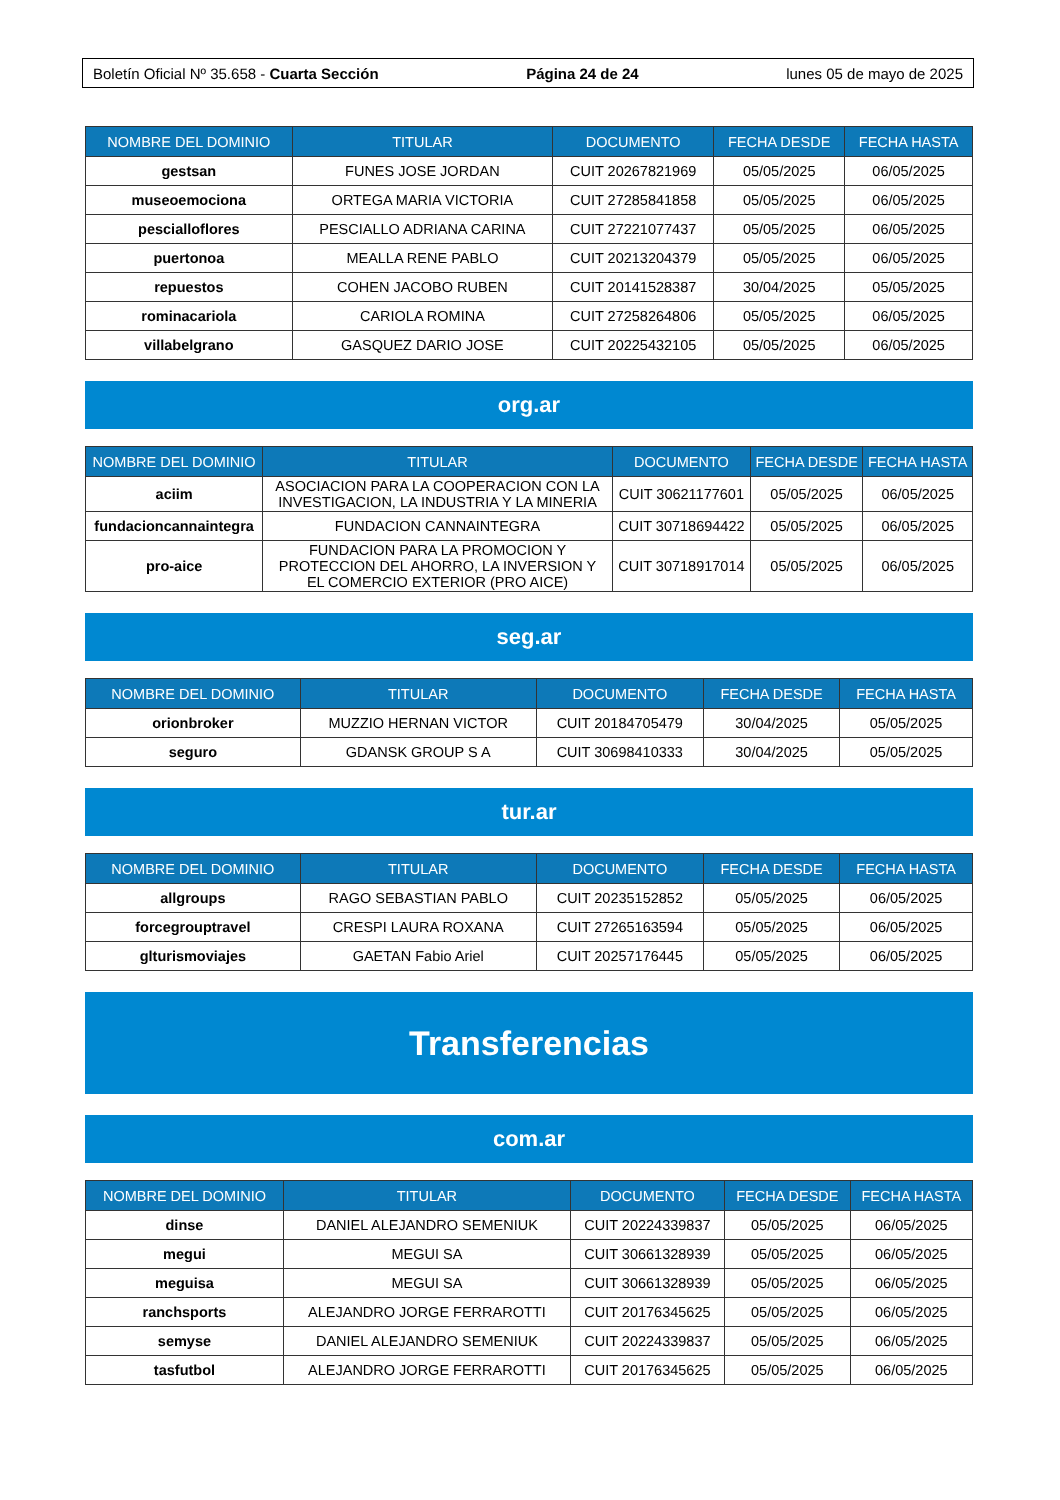Boletín Oficial Nº 35.658 - Cuarta Sección Página 24 de 24 lunes 05 de mayo de 2025
| NOMBRE DEL DOMINIO | TITULAR | DOCUMENTO | FECHA DESDE | FECHA HASTA |
| --- | --- | --- | --- | --- |
| gestsan | FUNES JOSE JORDAN | CUIT 20267821969 | 05/05/2025 | 06/05/2025 |
| museoemociona | ORTEGA MARIA VICTORIA | CUIT 27285841858 | 05/05/2025 | 06/05/2025 |
| pescialloflores | PESCIALLO ADRIANA CARINA | CUIT 27221077437 | 05/05/2025 | 06/05/2025 |
| puertonoa | MEALLA RENE PABLO | CUIT 20213204379 | 05/05/2025 | 06/05/2025 |
| repuestos | COHEN JACOBO RUBEN | CUIT 20141528387 | 30/04/2025 | 05/05/2025 |
| rominacariola | CARIOLA ROMINA | CUIT 27258264806 | 05/05/2025 | 06/05/2025 |
| villabelgrano | GASQUEZ DARIO JOSE | CUIT 20225432105 | 05/05/2025 | 06/05/2025 |
org.ar
| NOMBRE DEL DOMINIO | TITULAR | DOCUMENTO | FECHA DESDE | FECHA HASTA |
| --- | --- | --- | --- | --- |
| aciim | ASOCIACION PARA LA COOPERACION CON LA INVESTIGACION, LA INDUSTRIA Y LA MINERIA | CUIT 30621177601 | 05/05/2025 | 06/05/2025 |
| fundacioncannaintegra | FUNDACION CANNAINTEGRA | CUIT 30718694422 | 05/05/2025 | 06/05/2025 |
| pro-aice | FUNDACION PARA LA PROMOCION Y PROTECCION DEL AHORRO, LA INVERSION Y EL COMERCIO EXTERIOR (PRO AICE) | CUIT 30718917014 | 05/05/2025 | 06/05/2025 |
seg.ar
| NOMBRE DEL DOMINIO | TITULAR | DOCUMENTO | FECHA DESDE | FECHA HASTA |
| --- | --- | --- | --- | --- |
| orionbroker | MUZZIO HERNAN VICTOR | CUIT 20184705479 | 30/04/2025 | 05/05/2025 |
| seguro | GDANSK GROUP S A | CUIT 30698410333 | 30/04/2025 | 05/05/2025 |
tur.ar
| NOMBRE DEL DOMINIO | TITULAR | DOCUMENTO | FECHA DESDE | FECHA HASTA |
| --- | --- | --- | --- | --- |
| allgroups | RAGO SEBASTIAN PABLO | CUIT 20235152852 | 05/05/2025 | 06/05/2025 |
| forcegrouptravel | CRESPI LAURA ROXANA | CUIT 27265163594 | 05/05/2025 | 06/05/2025 |
| glturismoviajes | GAETAN Fabio Ariel | CUIT 20257176445 | 05/05/2025 | 06/05/2025 |
Transferencias
com.ar
| NOMBRE DEL DOMINIO | TITULAR | DOCUMENTO | FECHA DESDE | FECHA HASTA |
| --- | --- | --- | --- | --- |
| dinse | DANIEL ALEJANDRO SEMENIUK | CUIT 20224339837 | 05/05/2025 | 06/05/2025 |
| megui | MEGUI SA | CUIT 30661328939 | 05/05/2025 | 06/05/2025 |
| meguisa | MEGUI SA | CUIT 30661328939 | 05/05/2025 | 06/05/2025 |
| ranchsports | ALEJANDRO JORGE FERRAROTTI | CUIT 20176345625 | 05/05/2025 | 06/05/2025 |
| semyse | DANIEL ALEJANDRO SEMENIUK | CUIT 20224339837 | 05/05/2025 | 06/05/2025 |
| tasfutbol | ALEJANDRO JORGE FERRAROTTI | CUIT 20176345625 | 05/05/2025 | 06/05/2025 |